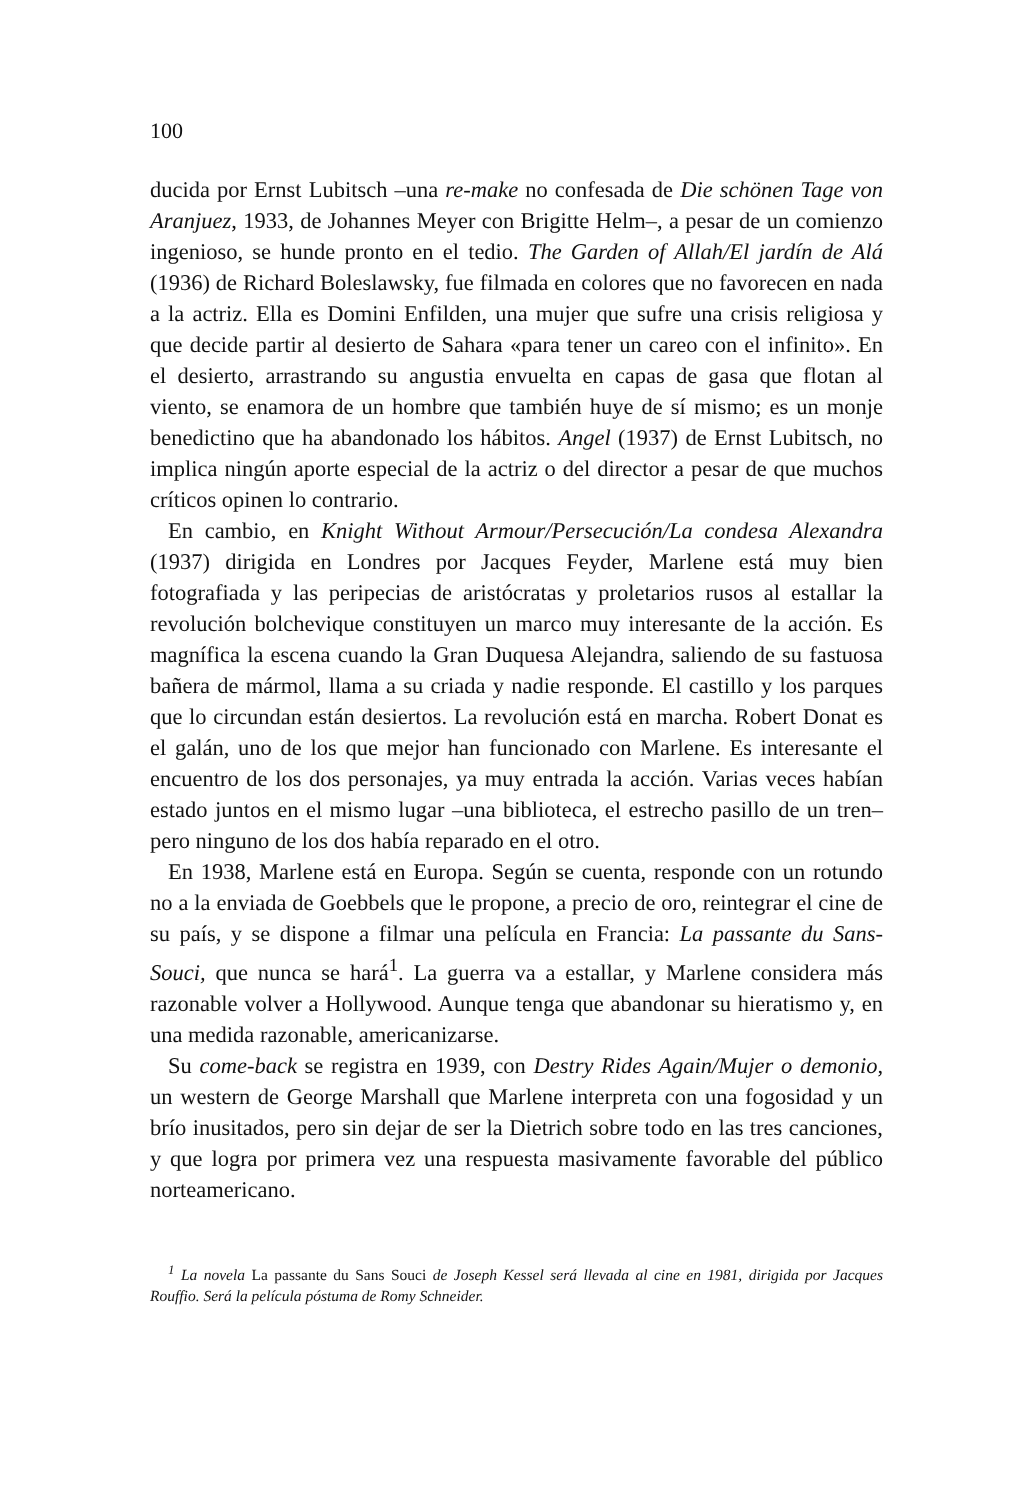100
ducida por Ernst Lubitsch –una re-make no confesada de Die schönen Tage von Aranjuez, 1933, de Johannes Meyer con Brigitte Helm–, a pesar de un comienzo ingenioso, se hunde pronto en el tedio. The Garden of Allah/El jardín de Alá (1936) de Richard Boleslawsky, fue filmada en colores que no favorecen en nada a la actriz. Ella es Domini Enfilden, una mujer que sufre una crisis religiosa y que decide partir al desierto de Sahara «para tener un careo con el infinito». En el desierto, arrastrando su angustia envuelta en capas de gasa que flotan al viento, se enamora de un hombre que también huye de sí mismo; es un monje benedictino que ha abandonado los hábitos. Angel (1937) de Ernst Lubitsch, no implica ningún aporte especial de la actriz o del director a pesar de que muchos críticos opinen lo contrario.
En cambio, en Knight Without Armour/Persecución/La condesa Alexandra (1937) dirigida en Londres por Jacques Feyder, Marlene está muy bien fotografiada y las peripecias de aristócratas y proletarios rusos al estallar la revolución bolchevique constituyen un marco muy interesante de la acción. Es magnífica la escena cuando la Gran Duquesa Alejandra, saliendo de su fastuosa bañera de mármol, llama a su criada y nadie responde. El castillo y los parques que lo circundan están desiertos. La revolución está en marcha. Robert Donat es el galán, uno de los que mejor han funcionado con Marlene. Es interesante el encuentro de los dos personajes, ya muy entrada la acción. Varias veces habían estado juntos en el mismo lugar –una biblioteca, el estrecho pasillo de un tren– pero ninguno de los dos había reparado en el otro.
En 1938, Marlene está en Europa. Según se cuenta, responde con un rotundo no a la enviada de Goebbels que le propone, a precio de oro, reintegrar el cine de su país, y se dispone a filmar una película en Francia: La passante du Sans-Souci, que nunca se hará<sup>1</sup>. La guerra va a estallar, y Marlene considera más razonable volver a Hollywood. Aunque tenga que abandonar su hieratismo y, en una medida razonable, americanizarse.
Su come-back se registra en 1939, con Destry Rides Again/Mujer o demonio, un western de George Marshall que Marlene interpreta con una fogosidad y un brío inusitados, pero sin dejar de ser la Dietrich sobre todo en las tres canciones, y que logra por primera vez una respuesta masivamente favorable del público norteamericano.
<sup>1</sup> La novela La passante du Sans Souci de Joseph Kessel será llevada al cine en 1981, dirigida por Jacques Rouffio. Será la película póstuma de Romy Schneider.